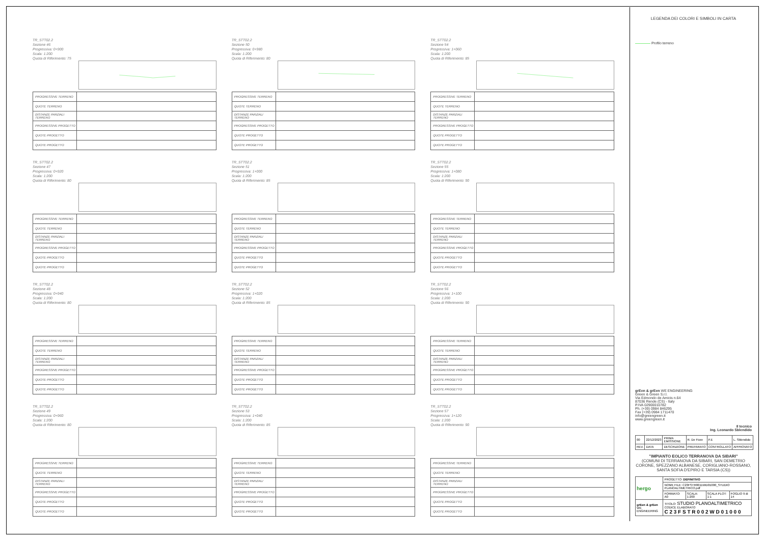TR_STT02.2
Sezione 46
Progressiva: 0+900
Scala: 1:200
Quota di Riferimento: 75
| PROGRESSIVE TERRENO | |
| QUOTE TERRENO | |
| DISTANZE PARZIALI TERRENO | |
| PROGRESSIVE PROGETTO | |
| QUOTE PROGETTO | |
| QUOTE PROGETTO | |
TR_STT02.2
Sezione 50
Progressiva: 0+980
Scala: 1:200
Quota di Riferimento: 80
| PROGRESSIVE TERRENO | |
| QUOTE TERRENO | |
| DISTANZE PARZIALI TERRENO | |
| PROGRESSIVE PROGETTO | |
| QUOTE PROGETTO | |
| QUOTE PROGETTO | |
TR_STT02.2
Sezione 54
Progressiva: 1+060
Scala: 1:200
Quota di Riferimento: 85
| PROGRESSIVE TERRENO | |
| QUOTE TERRENO | |
| DISTANZE PARZIALI TERRENO | |
| PROGRESSIVE PROGETTO | |
| QUOTE PROGETTO | |
| QUOTE PROGETTO | |
TR_STT02.2
Sezione 47
Progressiva: 0+920
Scala: 1:200
Quota di Riferimento: 80
| PROGRESSIVE TERRENO | |
| QUOTE TERRENO | |
| DISTANZE PARZIALI TERRENO | |
| PROGRESSIVE PROGETTO | |
| QUOTE PROGETTO | |
| QUOTE PROGETTO | |
TR_STT02.2
Sezione 51
Progressiva: 1+000
Scala: 1:200
Quota di Riferimento: 85
| PROGRESSIVE TERRENO | |
| QUOTE TERRENO | |
| DISTANZE PARZIALI TERRENO | |
| PROGRESSIVE PROGETTO | |
| QUOTE PROGETTO | |
| QUOTE PROGETTO | |
TR_STT02.2
Sezione 55
Progressiva: 1+080
Scala: 1:200
Quota di Riferimento: 90
| PROGRESSIVE TERRENO | |
| QUOTE TERRENO | |
| DISTANZE PARZIALI TERRENO | |
| PROGRESSIVE PROGETTO | |
| QUOTE PROGETTO | |
| QUOTE PROGETTO | |
TR_STT02.2
Sezione 48
Progressiva: 0+940
Scala: 1:200
Quota di Riferimento: 80
| PROGRESSIVE TERRENO | |
| QUOTE TERRENO | |
| DISTANZE PARZIALI TERRENO | |
| PROGRESSIVE PROGETTO | |
| QUOTE PROGETTO | |
| QUOTE PROGETTO | |
TR_STT02.2
Sezione 52
Progressiva: 1+020
Scala: 1:200
Quota di Riferimento: 85
| PROGRESSIVE TERRENO | |
| QUOTE TERRENO | |
| DISTANZE PARZIALI TERRENO | |
| PROGRESSIVE PROGETTO | |
| QUOTE PROGETTO | |
| QUOTE PROGETTO | |
TR_STT02.2
Sezione 56
Progressiva: 1+100
Scala: 1:200
Quota di Riferimento: 90
| PROGRESSIVE TERRENO | |
| QUOTE TERRENO | |
| DISTANZE PARZIALI TERRENO | |
| PROGRESSIVE PROGETTO | |
| QUOTE PROGETTO | |
| QUOTE PROGETTO | |
TR_STT02.2
Sezione 49
Progressiva: 0+960
Scala: 1:200
Quota di Riferimento: 80
| PROGRESSIVE TERRENO | |
| QUOTE TERRENO | |
| DISTANZE PARZIALI TERRENO | |
| PROGRESSIVE PROGETTO | |
| QUOTE PROGETTO | |
| QUOTE PROGETTO | |
TR_STT02.2
Sezione 53
Progressiva: 1+040
Scala: 1:200
Quota di Riferimento: 85
| PROGRESSIVE TERRENO | |
| QUOTE TERRENO | |
| DISTANZE PARZIALI TERRENO | |
| PROGRESSIVE PROGETTO | |
| QUOTE PROGETTO | |
| QUOTE PROGETTO | |
TR_STT02.2
Sezione 57
Progressiva: 1+120
Scala: 1:200
Quota di Riferimento: 90
| PROGRESSIVE TERRENO | |
| QUOTE TERRENO | |
| DISTANZE PARZIALI TERRENO | |
| PROGRESSIVE PROGETTO | |
| QUOTE PROGETTO | |
| QUOTE PROGETTO | |
LEGENDA DEI COLORI E SIMBOLI IN CARTA
Profilo terreno
grEen & grEen WE ENGINEERING
Green & Green S.r.l.
Via Edmondo de Amicis n.64
87036 Rende (CS) - Italy
P.IVA 02900010782
Ph. (+39) 0984 846295
Fax (+39) 0984 1711470
info@greengreen.it
www.greengreen.it
Il tecnico
Ing. Leonardo Sblendido
| 00 | 22/12/2023 | PRIMA EMISSIONE | R. De Fiore | P.E | L. Sblendido |
| REV. | DATA | DESCRIZIONE | PREPARATO | CONTROLLATO | APPROVATO |
"IMPIANTO EOLICO TERRANOVA DA SIBARI"
(COMUNI DI TERRANOVA DA SIBARI, SAN DEMETRIO CORONE, SPEZZANO ALBANESE, CORIGLIANO-ROSSANO, SANTA SOFIA D'EPIRO E TARSIA (CS))
| hergo | PROGETTO: DEFINITIVO | | | |
| | NOME FILE: C23FSTR0011WD01000_STUDIO PLANOALTIMETRICO.pdf | | | |
| | FORMATO: A0 | SCALA: 1:200 | SCALA PLOT: 1:1 | FOGLIO 9 di 14 |
| grEen & grEen WE ENGINEERING | TITOLO: STUDIO PLANOALTIMETRICO CODICE ELABORATO C 2 3 F S T R 0 0 2 W D 0 1 0 0 0 | | | |